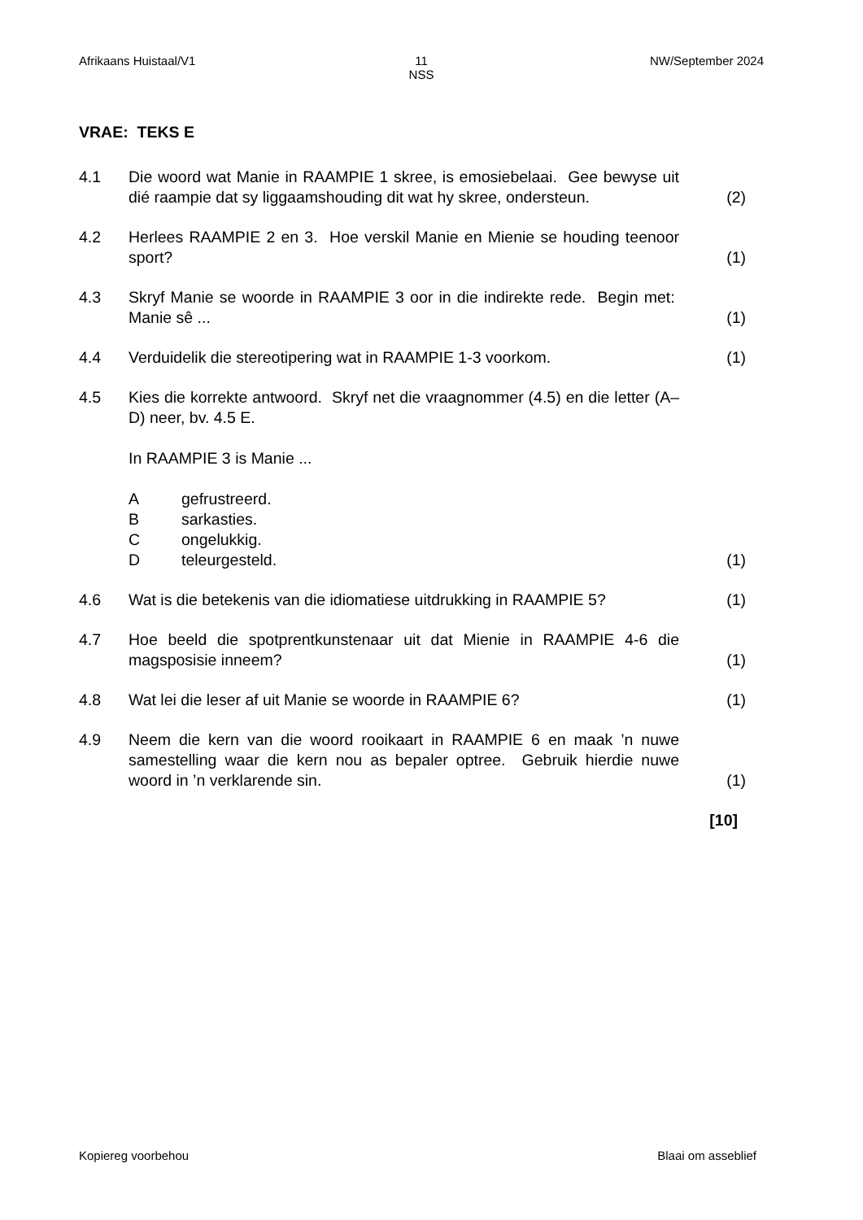Afrikaans Huistaal/V1 11
NSS
NW/September 2024
VRAE: TEKS E
4.1 Die woord wat Manie in RAAMPIE 1 skree, is emosiebelaai. Gee bewyse uit dié raampie dat sy liggaamshouding dit wat hy skree, ondersteun.
(2)
4.2 Herlees RAAMPIE 2 en 3. Hoe verskil Manie en Mienie se houding teenoor sport?
(1)
4.3 Skryf Manie se woorde in RAAMPIE 3 oor in die indirekte rede. Begin met: Manie sê ...
(1)
4.4 Verduidelik die stereotipering wat in RAAMPIE 1-3 voorkom.
(1)
4.5 Kies die korrekte antwoord. Skryf net die vraagnommer (4.5) en die letter (A–D) neer, bv. 4.5 E.
In RAAMPIE 3 is Manie ...
Agefrustreerd.
Bsarkasties.
Congelukkig.
Dteleurgesteld.
(1)
4.6 Wat is die betekenis van die idiomatiese uitdrukking in RAAMPIE 5?
(1)
4.7 Hoe beeld die spotprentkunstenaar uit dat Mienie in RAAMPIE 4-6 die magsposisie inneem?
(1)
4.8 Wat lei die leser af uit Manie se woorde in RAAMPIE 6? (1)
4.9 Neem die kern van die woord rooikaart in RAAMPIE 6 en maak ’n nuwe samestelling waar die kern nou as bepaler optree. Gebruik hierdie nuwe woord in ’n verklarende sin.
(1)
[10]
Kopiereg voorbehou Blaai om asseblief